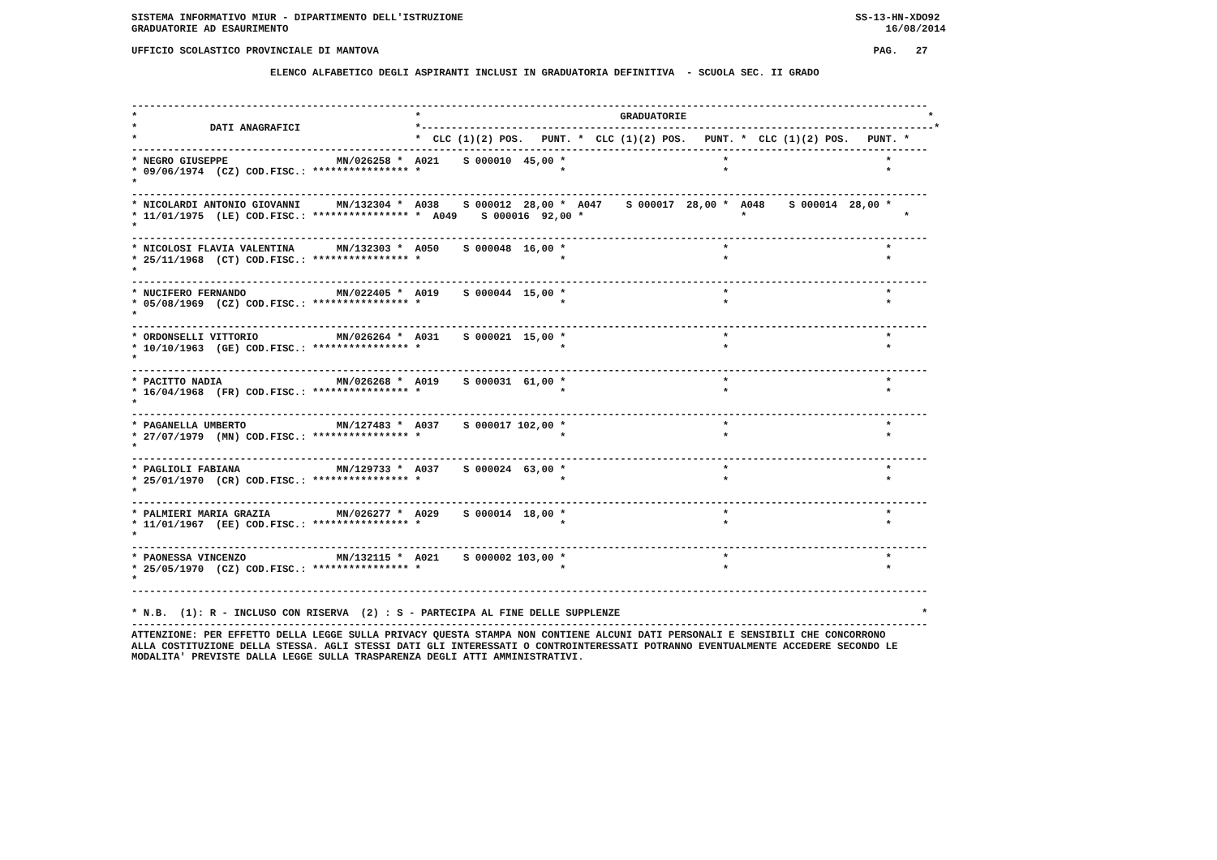SISTEMA INFORMATIVO MIUR - DIPARTIMENTO DELL'ISTRUZIONE                                                                 SS-13-HN-XDO92
GRADUATORIE AD ESAURIMENTO                                                                                                   16/08/2014

UFFICIO SCOLASTICO PROVINCIALE DI MANTOVA                                                                                  PAG.   27

                       ELENCO ALFABETICO DEGLI ASPIRANTI INCLUSI IN GRADUATORIA DEFINITIVA  - SCUOLA SEC. II GRADO


------------------------------------------------------------------------------------------------------------------------------------
*                                              *                                 GRADUATORIE                                        *
*            DATI ANAGRAFICI                   *-------------------------------------------------------------------------------------*
*                                              *  CLC (1)(2) POS.   PUNT. *  CLC (1)(2) POS.   PUNT. *  CLC (1)(2) POS.   PUNT. *
------------------------------------------------------------------------------------------------------------------------------------
* NEGRO GIUSEPPE                  MN/026258 *  A021    S 000010  45,00 *                          *                          *
* 09/06/1974  (CZ) COD.FISC.: **************** *                       *                          *                          *
*
------------------------------------------------------------------------------------------------------------------------------------
* NICOLARDI ANTONIO GIOVANNI      MN/132304 *  A038    S 000012  28,00 *  A047    S 000017  28,00 *  A048    S 000014  28,00 *
* 11/01/1975  (LE) COD.FISC.: **************** *  A049    S 000016  92,00 *                          *                          *
*
------------------------------------------------------------------------------------------------------------------------------------
* NICOLOSI FLAVIA VALENTINA       MN/132303 *  A050    S 000048  16,00 *                          *                          *
* 25/11/1968  (CT) COD.FISC.: **************** *                       *                          *                          *
*
------------------------------------------------------------------------------------------------------------------------------------
* NUCIFERO FERNANDO               MN/022405 *  A019    S 000044  15,00 *                          *                          *
* 05/08/1969  (CZ) COD.FISC.: **************** *                       *                          *                          *
*
------------------------------------------------------------------------------------------------------------------------------------
* ORDONSELLI VITTORIO             MN/026264 *  A031    S 000021  15,00 *                          *                          *
* 10/10/1963  (GE) COD.FISC.: **************** *                       *                          *                          *
*
------------------------------------------------------------------------------------------------------------------------------------
* PACITTO NADIA                   MN/026268 *  A019    S 000031  61,00 *                          *                          *
* 16/04/1968  (FR) COD.FISC.: **************** *                       *                          *                          *
*
------------------------------------------------------------------------------------------------------------------------------------
* PAGANELLA UMBERTO               MN/127483 *  A037    S 000017 102,00 *                          *                          *
* 27/07/1979  (MN) COD.FISC.: **************** *                       *                          *                          *
*
------------------------------------------------------------------------------------------------------------------------------------
* PAGLIOLI FABIANA                MN/129733 *  A037    S 000024  63,00 *                          *                          *
* 25/01/1970  (CR) COD.FISC.: **************** *                       *                          *                          *
*
------------------------------------------------------------------------------------------------------------------------------------
* PALMIERI MARIA GRAZIA           MN/026277 *  A029    S 000014  18,00 *                          *                          *
* 11/01/1967  (EE) COD.FISC.: **************** *                       *                          *                          *
*
------------------------------------------------------------------------------------------------------------------------------------
* PAONESSA VINCENZO               MN/132115 *  A021    S 000002 103,00 *                          *                          *
* 25/05/1970  (CZ) COD.FISC.: **************** *                       *                          *                          *
*
------------------------------------------------------------------------------------------------------------------------------------

* N.B.  (1): R - INCLUSO CON RISERVA  (2) : S - PARTECIPA AL FINE DELLE SUPPLENZE                                                  *
------------------------------------------------------------------------------------------------------------------------------------
ATTENZIONE: PER EFFETTO DELLA LEGGE SULLA PRIVACY QUESTA STAMPA NON CONTIENE ALCUNI DATI PERSONALI E SENSIBILI CHE CONCORRONO
ALLA COSTITUZIONE DELLA STESSA. AGLI STESSI DATI GLI INTERESSATI O CONTROINTERESSATI POTRANNO EVENTUALMENTE ACCEDERE SECONDO LE
MODALITA' PREVISTE DALLA LEGGE SULLA TRASPARENZA DEGLI ATTI AMMINISTRATIVI.